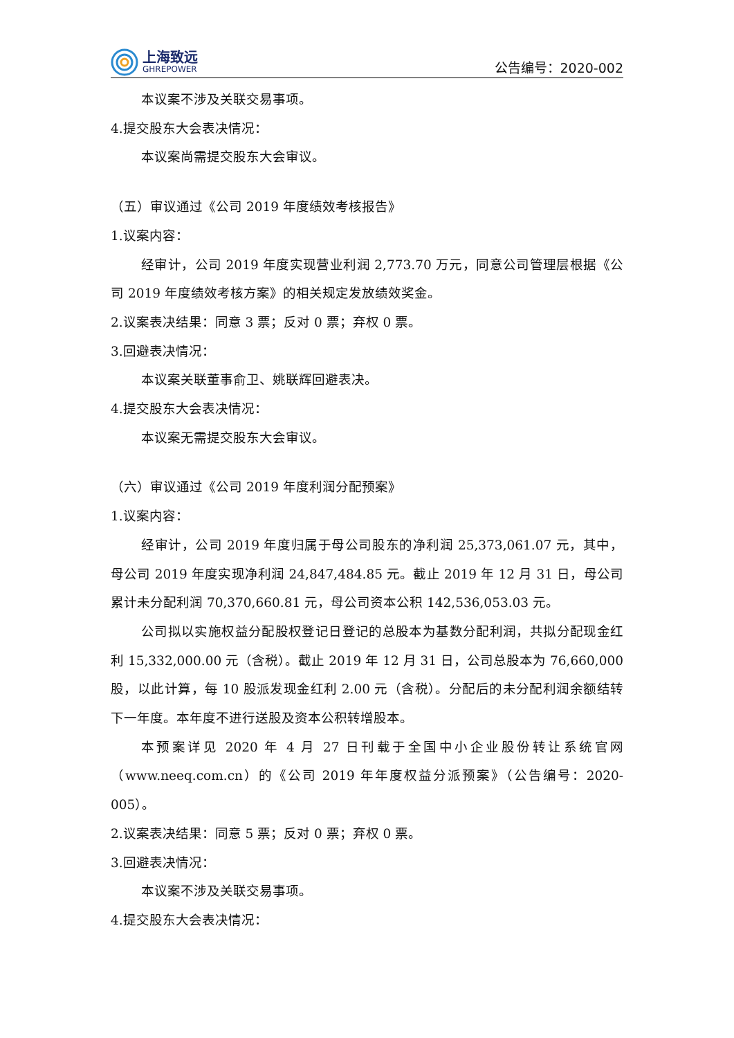上海致远
GHREPOWER
公告编号：2020-002
本议案不涉及关联交易事项。
4.提交股东大会表决情况：
本议案尚需提交股东大会审议。
（五）审议通过《公司 2019 年度绩效考核报告》
1.议案内容：
经审计，公司 2019 年度实现营业利润 2,773.70 万元，同意公司管理层根据《公司 2019 年度绩效考核方案》的相关规定发放绩效奖金。
2.议案表决结果：同意 3 票；反对 0 票；弃权 0 票。
3.回避表决情况：
本议案关联董事俞卫、姚联辉回避表决。
4.提交股东大会表决情况：
本议案无需提交股东大会审议。
（六）审议通过《公司 2019 年度利润分配预案》
1.议案内容：
经审计，公司 2019 年度归属于母公司股东的净利润 25,373,061.07 元，其中，母公司 2019 年度实现净利润 24,847,484.85 元。截止 2019 年 12 月 31 日，母公司累计未分配利润 70,370,660.81 元，母公司资本公积 142,536,053.03 元。
公司拟以实施权益分配股权登记日登记的总股本为基数分配利润，共拟分配现金红利 15,332,000.00 元（含税）。截止 2019 年 12 月 31 日，公司总股本为 76,660,000 股，以此计算，每 10 股派发现金红利 2.00 元（含税）。分配后的未分配利润余额结转下一年度。本年度不进行送股及资本公积转增股本。
本预案详见 2020 年 4 月 27 日刊载于全国中小企业股份转让系统官网（www.neeq.com.cn）的《公司 2019 年年度权益分派预案》（公告编号：2020-005）。
2.议案表决结果：同意 5 票；反对 0 票；弃权 0 票。
3.回避表决情况：
本议案不涉及关联交易事项。
4.提交股东大会表决情况：